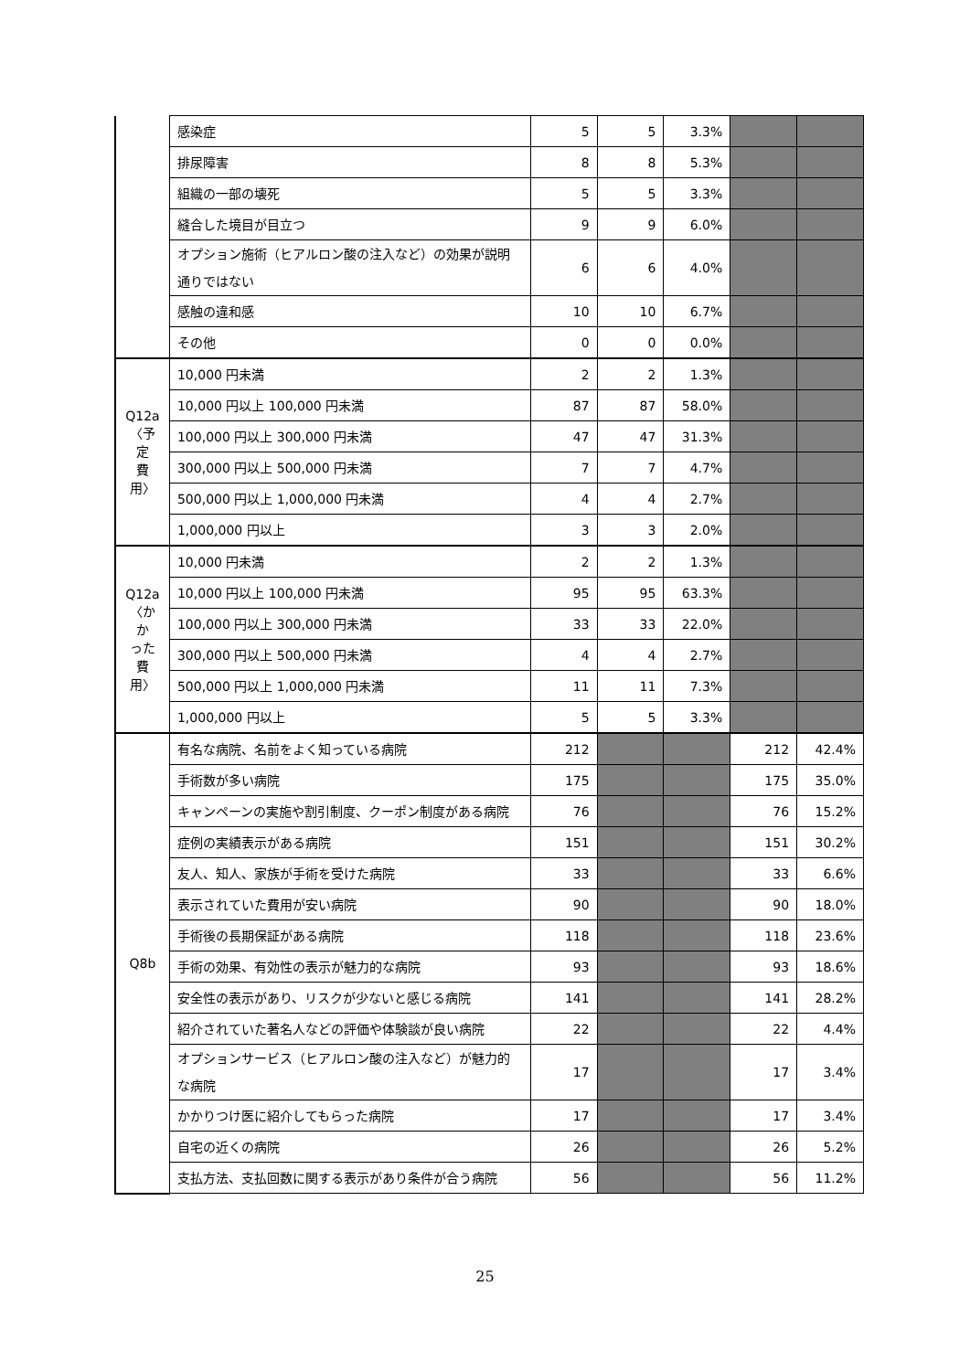| | 感染症 | 5 | 5 | 3.3% | | |
| | 排尿障害 | 8 | 8 | 5.3% | | |
| | 組織の一部の壊死 | 5 | 5 | 3.3% | | |
| | 縫合した境目が目立つ | 9 | 9 | 6.0% | | |
| | オプション施術（ヒアルロン酸の注入など）の効果が説明通りではない | 6 | 6 | 4.0% | | |
| | 感触の違和感 | 10 | 10 | 6.7% | | |
| | その他 | 0 | 0 | 0.0% | | |
| Q12a 〈予定 費用〉 | 10,000 円未満 | 2 | 2 | 1.3% | | |
| | 10,000 円以上 100,000 円未満 | 87 | 87 | 58.0% | | |
| | 100,000 円以上 300,000 円未満 | 47 | 47 | 31.3% | | |
| | 300,000 円以上 500,000 円未満 | 7 | 7 | 4.7% | | |
| | 500,000 円以上 1,000,000 円未満 | 4 | 4 | 2.7% | | |
| | 1,000,000 円以上 | 3 | 3 | 2.0% | | |
| Q12a 〈かか った 費用〉 | 10,000 円未満 | 2 | 2 | 1.3% | | |
| | 10,000 円以上 100,000 円未満 | 95 | 95 | 63.3% | | |
| | 100,000 円以上 300,000 円未満 | 33 | 33 | 22.0% | | |
| | 300,000 円以上 500,000 円未満 | 4 | 4 | 2.7% | | |
| | 500,000 円以上 1,000,000 円未満 | 11 | 11 | 7.3% | | |
| | 1,000,000 円以上 | 5 | 5 | 3.3% | | |
| Q8b | 有名な病院、名前をよく知っている病院 | 212 | | | 212 | 42.4% |
| | 手術数が多い病院 | 175 | | | 175 | 35.0% |
| | キャンペーンの実施や割引制度、クーポン制度がある病院 | 76 | | | 76 | 15.2% |
| | 症例の実績表示がある病院 | 151 | | | 151 | 30.2% |
| | 友人、知人、家族が手術を受けた病院 | 33 | | | 33 | 6.6% |
| | 表示されていた費用が安い病院 | 90 | | | 90 | 18.0% |
| | 手術後の長期保証がある病院 | 118 | | | 118 | 23.6% |
| | 手術の効果、有効性の表示が魅力的な病院 | 93 | | | 93 | 18.6% |
| | 安全性の表示があり、リスクが少ないと感じる病院 | 141 | | | 141 | 28.2% |
| | 紹介されていた著名人などの評価や体験談が良い病院 | 22 | | | 22 | 4.4% |
| | オプションサービス（ヒアルロン酸の注入など）が魅力的な病院 | 17 | | | 17 | 3.4% |
| | かかりつけ医に紹介してもらった病院 | 17 | | | 17 | 3.4% |
| | 自宅の近くの病院 | 26 | | | 26 | 5.2% |
| | 支払方法、支払回数に関する表示があり条件が合う病院 | 56 | | | 56 | 11.2% |
25